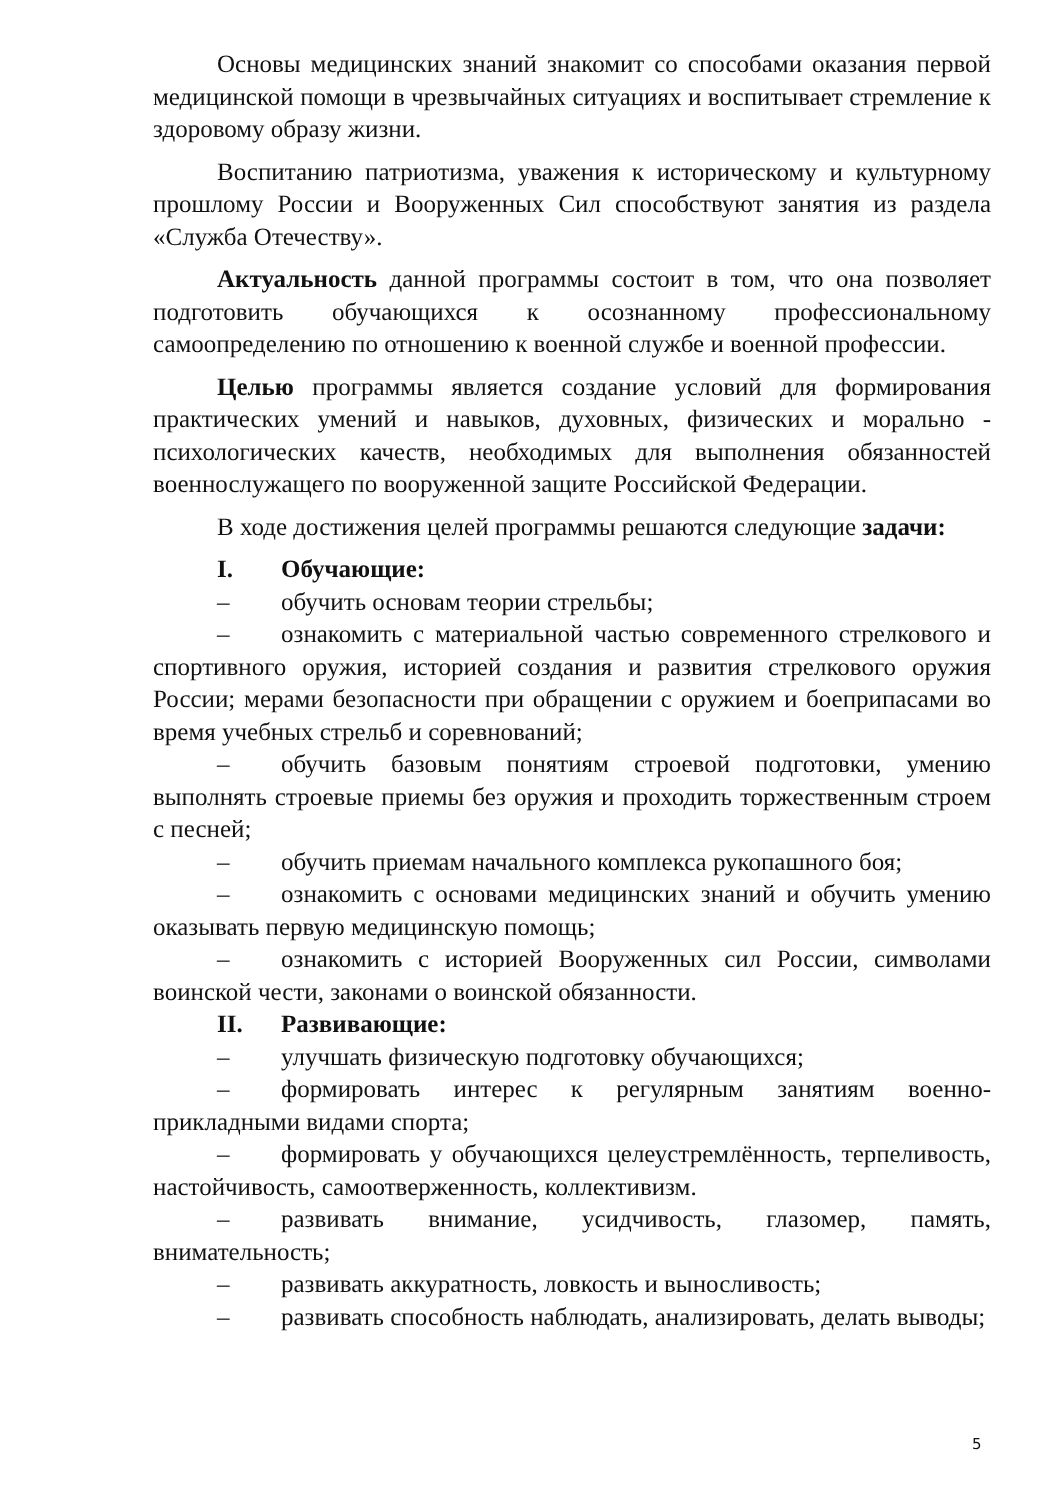Основы медицинских знаний знакомит со способами оказания первой медицинской помощи в чрезвычайных ситуациях и воспитывает стремление к здоровому образу жизни.
Воспитанию патриотизма, уважения к историческому и культурному прошлому России и Вооруженных Сил способствуют занятия из раздела «Служба Отечеству».
Актуальность данной программы состоит в том, что она позволяет подготовить обучающихся к осознанному профессиональному самоопределению по отношению к военной службе и военной профессии.
Целью программы является создание условий для формирования практических умений и навыков, духовных, физических и морально - психологических качеств, необходимых для выполнения обязанностей военнослужащего по вооруженной защите Российской Федерации.
В ходе достижения целей программы решаются следующие задачи:
I. Обучающие:
– обучить основам теории стрельбы;
– ознакомить с материальной частью современного стрелкового и спортивного оружия, историей создания и развития стрелкового оружия России; мерами безопасности при обращении с оружием и боеприпасами во время учебных стрельб и соревнований;
– обучить базовым понятиям строевой подготовки, умению выполнять строевые приемы без оружия и проходить торжественным строем с песней;
– обучить приемам начального комплекса рукопашного боя;
– ознакомить с основами медицинских знаний и обучить умению оказывать первую медицинскую помощь;
– ознакомить с историей Вооруженных сил России, символами воинской чести, законами о воинской обязанности.
II. Развивающие:
– улучшать физическую подготовку обучающихся;
– формировать интерес к регулярным занятиям военно-прикладными видами спорта;
– формировать у обучающихся целеустремлённость, терпеливость, настойчивость, самоотверженность, коллективизм.
– развивать внимание, усидчивость, глазомер, память, внимательность;
– развивать аккуратность, ловкость и выносливость;
– развивать способность наблюдать, анализировать, делать выводы;
5